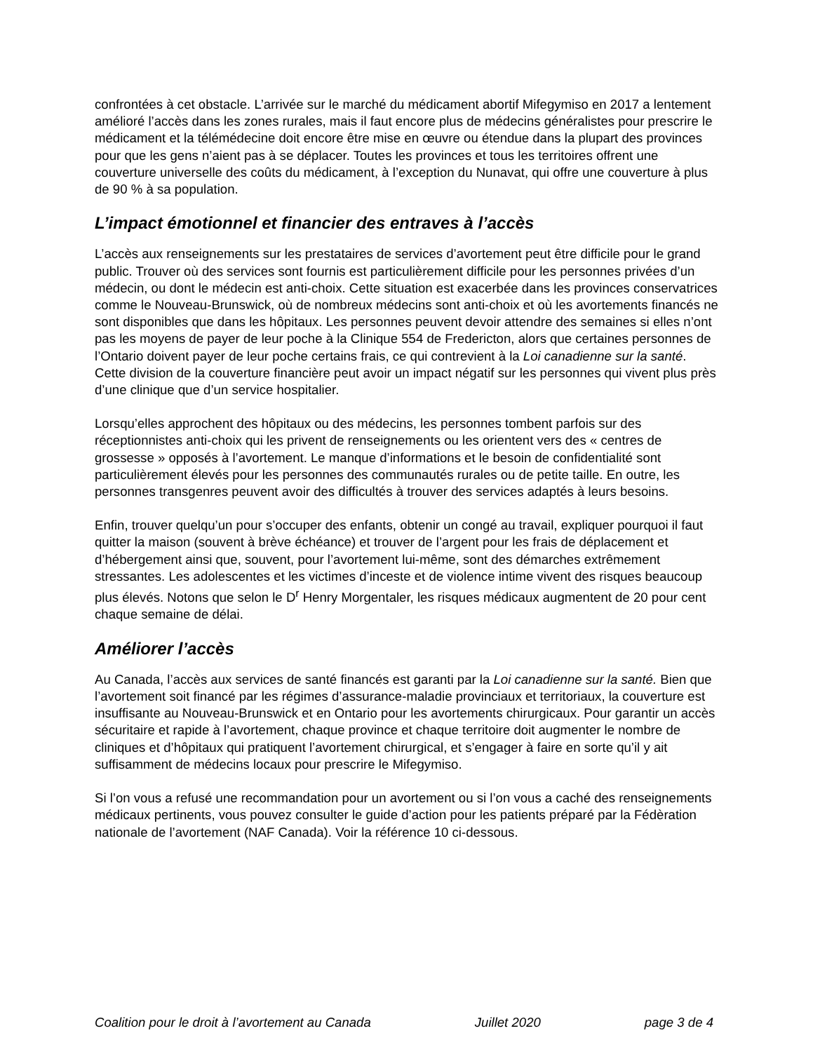confrontées à cet obstacle. L’arrivée sur le marché du médicament abortif Mifegymiso en 2017 a lentement amélioré l’accès dans les zones rurales, mais il faut encore plus de médecins généralistes pour prescrire le médicament et la télémédecine doit encore être mise en œuvre ou étendue dans la plupart des provinces pour que les gens n’aient pas à se déplacer. Toutes les provinces et tous les territoires offrent une couverture universelle des coûts du médicament, à l’exception du Nunavat, qui offre une couverture à plus de 90 % à sa population.
L’impact émotionnel et financier des entraves à l’accès
L’accès aux renseignements sur les prestataires de services d’avortement peut être difficile pour le grand public. Trouver où des services sont fournis est particulièrement difficile pour les personnes privées d’un médecin, ou dont le médecin est anti-choix. Cette situation est exacerbée dans les provinces conservatrices comme le Nouveau-Brunswick, où de nombreux médecins sont anti-choix et où les avortements financés ne sont disponibles que dans les hôpitaux. Les personnes peuvent devoir attendre des semaines si elles n’ont pas les moyens de payer de leur poche à la Clinique 554 de Fredericton, alors que certaines personnes de l’Ontario doivent payer de leur poche certains frais, ce qui contrevient à la Loi canadienne sur la santé. Cette division de la couverture financière peut avoir un impact négatif sur les personnes qui vivent plus près d’une clinique que d’un service hospitalier.
Lorsqu’elles approchent des hôpitaux ou des médecins, les personnes tombent parfois sur des réceptionnistes anti-choix qui les privent de renseignements ou les orientent vers des « centres de grossesse » opposés à l’avortement. Le manque d’informations et le besoin de confidentialité sont particulièrement élevés pour les personnes des communautés rurales ou de petite taille. En outre, les personnes transgenres peuvent avoir des difficultés à trouver des services adaptés à leurs besoins.
Enfin, trouver quelqu’un pour s’occuper des enfants, obtenir un congé au travail, expliquer pourquoi il faut quitter la maison (souvent à brève échéance) et trouver de l’argent pour les frais de déplacement et d’hébergement ainsi que, souvent, pour l’avortement lui-même, sont des démarches extrêmement stressantes. Les adolescentes et les victimes d’inceste et de violence intime vivent des risques beaucoup plus élevés. Notons que selon le D<sup>r</sup> Henry Morgentaler, les risques médicaux augmentent de 20 pour cent chaque semaine de délai.
Améliorer l’accès
Au Canada, l’accès aux services de santé financés est garanti par la Loi canadienne sur la santé. Bien que l’avortement soit financé par les régimes d’assurance-maladie provinciaux et territoriaux, la couverture est insuffisante au Nouveau-Brunswick et en Ontario pour les avortements chirurgicaux. Pour garantir un accès sécuritaire et rapide à l’avortement, chaque province et chaque territoire doit augmenter le nombre de cliniques et d’hôpitaux qui pratiquent l’avortement chirurgical, et s’engager à faire en sorte qu’il y ait suffisamment de médecins locaux pour prescrire le Mifegymiso.
Si l’on vous a refusé une recommandation pour un avortement ou si l’on vous a caché des renseignements médicaux pertinents, vous pouvez consulter le guide d’action pour les patients préparé par la Fédèration nationale de l’avortement (NAF Canada). Voir la référence 10 ci-dessous.
Coalition pour le droit à l’avortement au Canada Juillet 2020 page 3 de 4